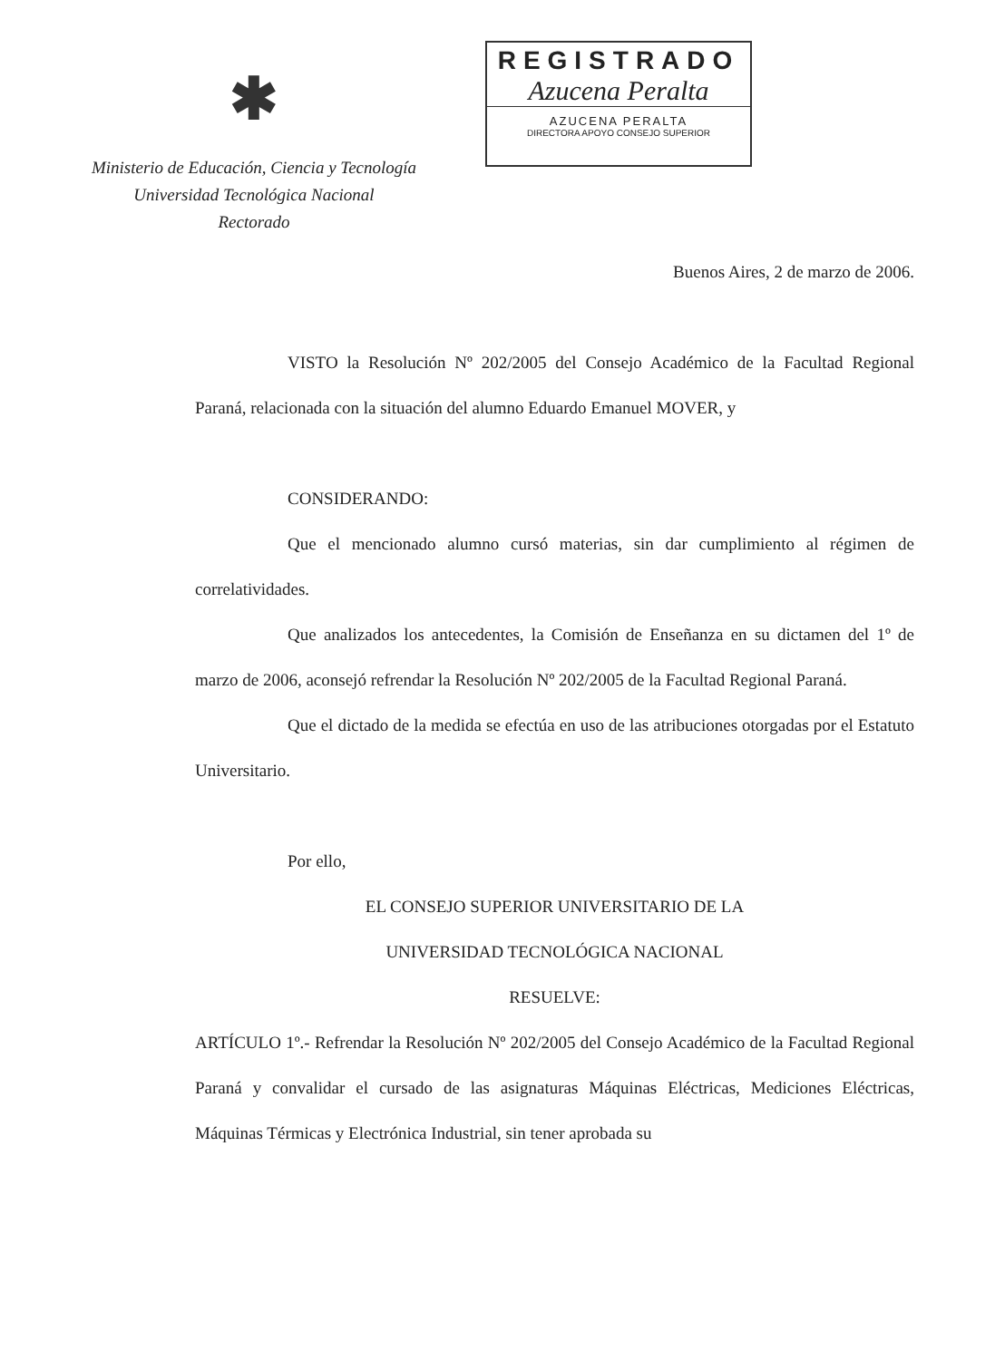✱
Ministerio de Educación, Ciencia y Tecnología
Universidad Tecnológica Nacional
Rectorado
REGISTRADO
Azucena Peralta
AZUCENA PERALTA
DIRECTORA APOYO CONSEJO SUPERIOR
Buenos Aires, 2 de marzo de 2006.
VISTO la Resolución Nº 202/2005 del Consejo Académico de la Facultad Regional Paraná, relacionada con la situación del alumno Eduardo Emanuel MOVER, y
CONSIDERANDO:
Que el mencionado alumno cursó materias, sin dar cumplimiento al régimen de correlatividades.
Que analizados los antecedentes, la Comisión de Enseñanza en su dictamen del 1º de marzo de 2006, aconsejó refrendar la Resolución Nº 202/2005 de la Facultad Regional Paraná.
Que el dictado de la medida se efectúa en uso de las atribuciones otorgadas por el Estatuto Universitario.
Por ello,
EL CONSEJO SUPERIOR UNIVERSITARIO DE LA
UNIVERSIDAD TECNOLÓGICA NACIONAL
RESUELVE:
ARTÍCULO 1º.- Refrendar la Resolución Nº 202/2005 del Consejo Académico de la Facultad Regional Paraná y convalidar el cursado de las asignaturas Máquinas Eléctricas, Mediciones Eléctricas, Máquinas Térmicas y Electrónica Industrial, sin tener aprobada su